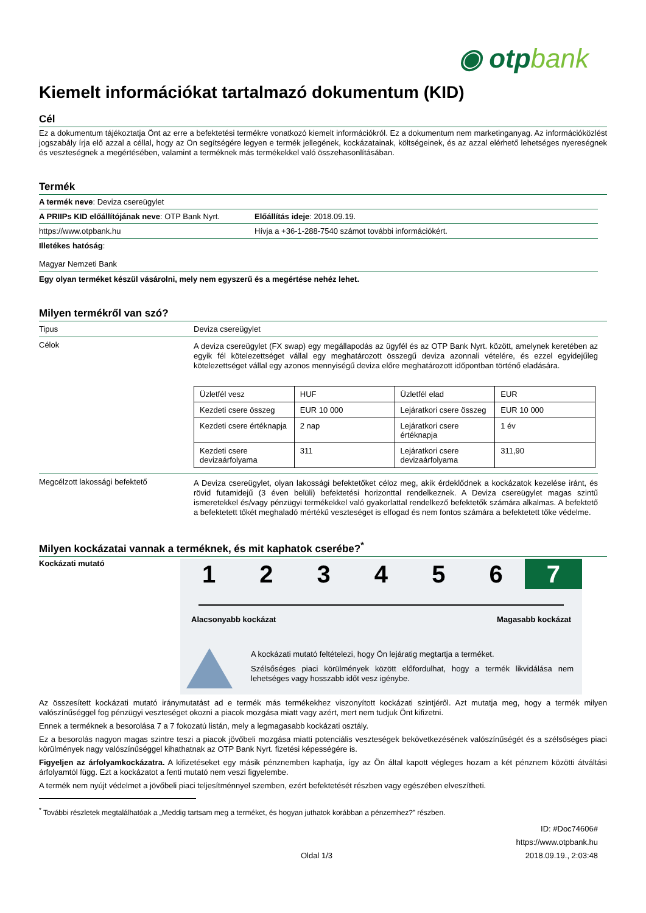◉ otpbank
Kiemelt információkat tartalmazó dokumentum (KID)
Cél
Ez a dokumentum tájékoztatja Önt az erre a befektetési termékre vonatkozó kiemelt információkról. Ez a dokumentum nem marketinganyag. Az információközlést jogszabály írja elő azzal a céllal, hogy az Ön segítségére legyen e termék jellegének, kockázatainak, költségeinek, és az azzal elérhető lehetséges nyereségnek és veszteségnek a megértésében, valamint a terméknek más termékekkel való összehasonlításában.
Termék
A termék neve: Deviza csereügylet
A PRIIPs KID előállítójának neve: OTP Bank Nyrt.
Előállítás ideje: 2018.09.19.
https://www.otpbank.hu Hívja a +36-1-288-7540 számot további információkért.
Illetékes hatóság:
Magyar Nemzeti Bank
Egy olyan terméket készül vásárolni, mely nem egyszerű és a megértése nehéz lehet.
Milyen termékről van szó?
Tipus Deviza csereügylet
Célok
A deviza csereügylet (FX swap) egy megállapodás az ügyfél és az OTP Bank Nyrt. között, amelynek keretében az egyik fél kötelezettséget vállal egy meghatározott összegű deviza azonnali vételére, és ezzel egyidejűleg kötelezettséget vállal egy azonos mennyiségű deviza előre meghatározott időpontban történő eladására.
| Üzletfél vesz | HUF | Üzletfél elad | EUR |
| Kezdeti csere összeg | EUR 10 000 | Lejáratkori csere összeg | EUR 10 000 |
| Kezdeti csere értéknapja | 2 nap | Lejáratkori csere értéknapja | 1 év |
| Kezdeti csere devizaárfolyama | 311 | Lejáratkori csere devizaárfolyama | 311,90 |
Megcélzott lakossági befektető
A Deviza csereügylet, olyan lakossági befektetőket céloz meg, akik érdeklődnek a kockázatok kezelése iránt, és rövid futamidejű (3 éven belüli) befektetési horizonttal rendelkeznek. A Deviza csereügylet magas szintű ismeretekkel és/vagy pénzügyi termékekkel való gyakorlattal rendelkező befektetők számára alkalmas. A befektető a befektetett tőkét meghaladó mértékű veszteséget is elfogad és nem fontos számára a befektetett tőke védelme.
Milyen kockázatai vannak a terméknek, és mit kaphatok cserébe?<sup>*</sup>
Kockázati mutató
1 2 3 4 5 6 7
Alacsonyabb kockázat Magasabb kockázat
A kockázati mutató feltételezi, hogy Ön lejáratig megtartja a terméket.
Szélsőséges piaci körülmények között előfordulhat, hogy a termék likvidálása nem lehetséges vagy hosszabb időt vesz igénybe.
Az összesített kockázati mutató iránymutatást ad e termék más termékekhez viszonyított kockázati szintjéről. Azt mutatja meg, hogy a termék milyen valószínűséggel fog pénzügyi veszteséget okozni a piacok mozgása miatt vagy azért, mert nem tudjuk Önt kifizetni.
Ennek a terméknek a besorolása 7 a 7 fokozatú listán, mely a legmagasabb kockázati osztály.
Ez a besorolás nagyon magas szintre teszi a piacok jövőbeli mozgása miatti potenciális veszteségek bekövetkezésének valószínűségét és a szélsőséges piaci körülmények nagy valószínűséggel kihathatnak az OTP Bank Nyrt. fizetési képességére is.
Figyeljen az árfolyamkockázatra. A kifizetéseket egy másik pénznemben kaphatja, így az Ön által kapott végleges hozam a két pénznem közötti átváltási árfolyamtól függ. Ezt a kockázatot a fenti mutató nem veszi figyelembe.
A termék nem nyújt védelmet a jövőbeli piaci teljesítménnyel szemben, ezért befektetését részben vagy egészében elveszítheti.
<sup>*</sup> További részletek megtalálhatóak a „Meddig tartsam meg a terméket, és hogyan juthatok korábban a pénzemhez?” részben.
ID: #Doc74606#
https://www.otpbank.hu
Oldal 1/3 2018.09.19., 2:03:48